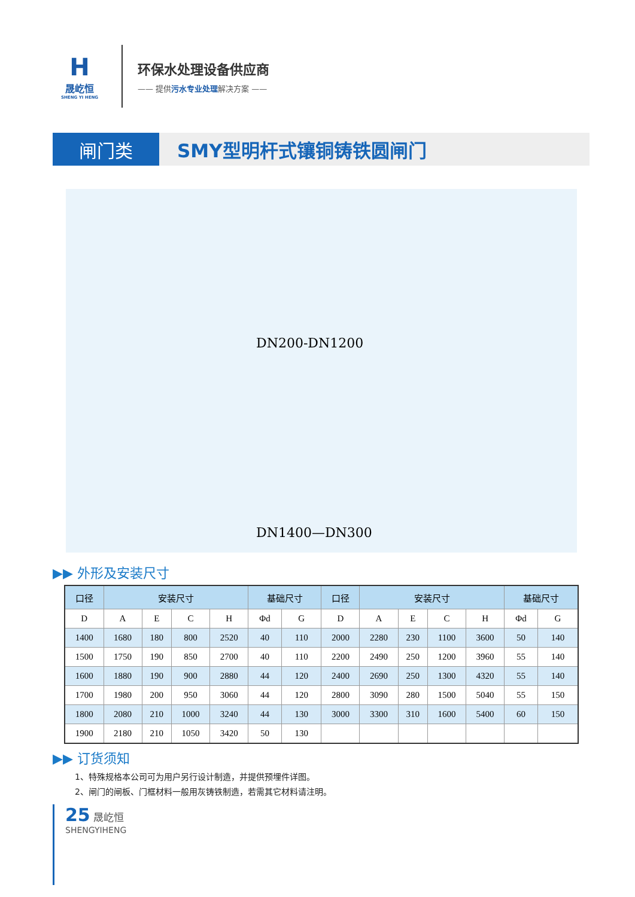H
晟屹恒
SHENG YI HENG
环保水处理设备供应商
—— 提供污水专业处理解决方案 ——
闸门类 SMY型明杆式镶铜铸铁圆闸门
DN200-DN1200
DN1400—DN300
▶▶ 外形及安装尺寸
| 口径 | 安装尺寸 | | | | 基础尺寸 | | 口径 | 安装尺寸 | | | | 基础尺寸 | |
| --- | --- | --- | --- | --- | --- | --- | --- | --- | --- | --- | --- | --- | --- |
| D | A | E | C | H | Φd | G | D | A | E | C | H | Φd | G |
| 1400 | 1680 | 180 | 800 | 2520 | 40 | 110 | 2000 | 2280 | 230 | 1100 | 3600 | 50 | 140 |
| 1500 | 1750 | 190 | 850 | 2700 | 40 | 110 | 2200 | 2490 | 250 | 1200 | 3960 | 55 | 140 |
| 1600 | 1880 | 190 | 900 | 2880 | 44 | 120 | 2400 | 2690 | 250 | 1300 | 4320 | 55 | 140 |
| 1700 | 1980 | 200 | 950 | 3060 | 44 | 120 | 2800 | 3090 | 280 | 1500 | 5040 | 55 | 150 |
| 1800 | 2080 | 210 | 1000 | 3240 | 44 | 130 | 3000 | 3300 | 310 | 1600 | 5400 | 60 | 150 |
| 1900 | 2180 | 210 | 1050 | 3420 | 50 | 130 | | | | | | | |
▶▶ 订货须知
1、特殊规格本公司可为用户另行设计制造，并提供预埋件详图。
2、闸门的闸板、门框材料一般用灰铸铁制造，若需其它材料请注明。
25 晟屹恒
SHENGYIHENG